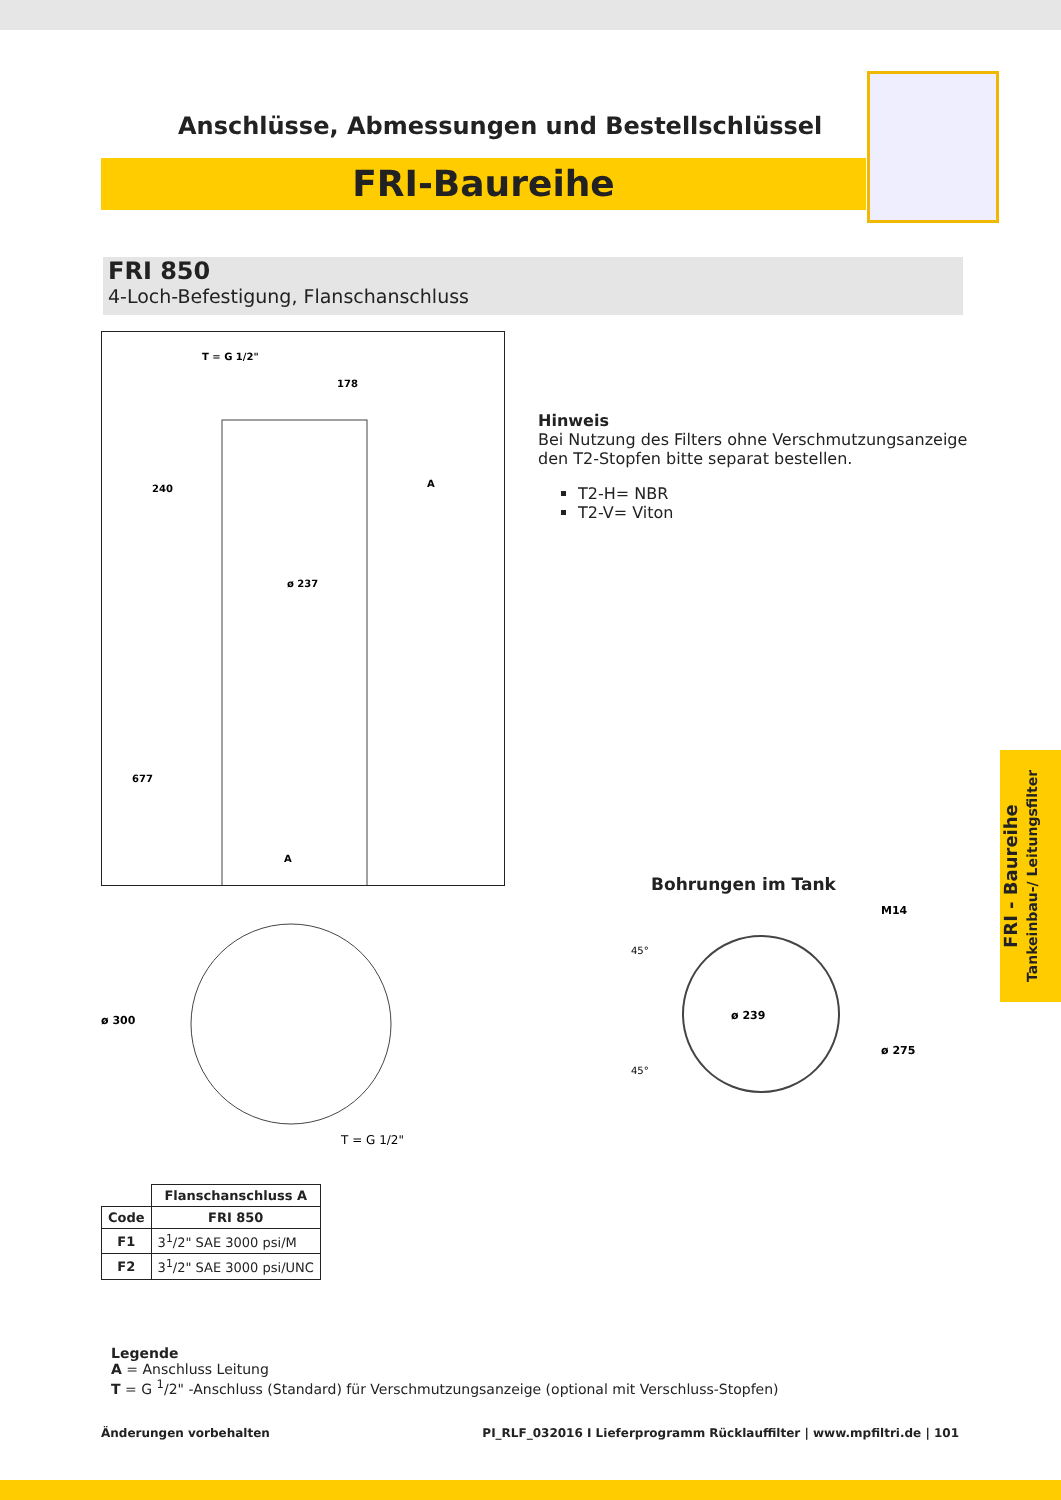Anschlüsse, Abmessungen und Bestellschlüssel
FRI-Baureihe
FRI 850
4-Loch-Befestigung, Flanschanschluss
T = G 1/2"
178
ø 237
A
677
240
A
Hinweis
Bei Nutzung des Filters ohne Verschmutzungsanzeige
den T2-Stopfen bitte separat bestellen.
T2-H= NBR
T2-V= Viton
ø 300
T = G 1/2"
Bohrungen im Tank
ø 239
M14
ø 275
45°
45°
| | Flanschanschluss A |
| --- | --- |
| Code | FRI 850 |
| F1 | 3<sup>1</sup>/2" SAE 3000 psi/M |
| F2 | 3<sup>1</sup>/2" SAE 3000 psi/UNC |
Legende
A = Anschluss Leitung
T = G <sup>1</sup>/2" -Anschluss (Standard) für Verschmutzungsanzeige (optional mit Verschluss-Stopfen)
Änderungen vorbehalten PI_RLF_032016 I Lieferprogramm Rücklauffilter | www.mpfiltri.de | 101
FRI - Baureihe
Tankeinbau-/ Leitungsfilter